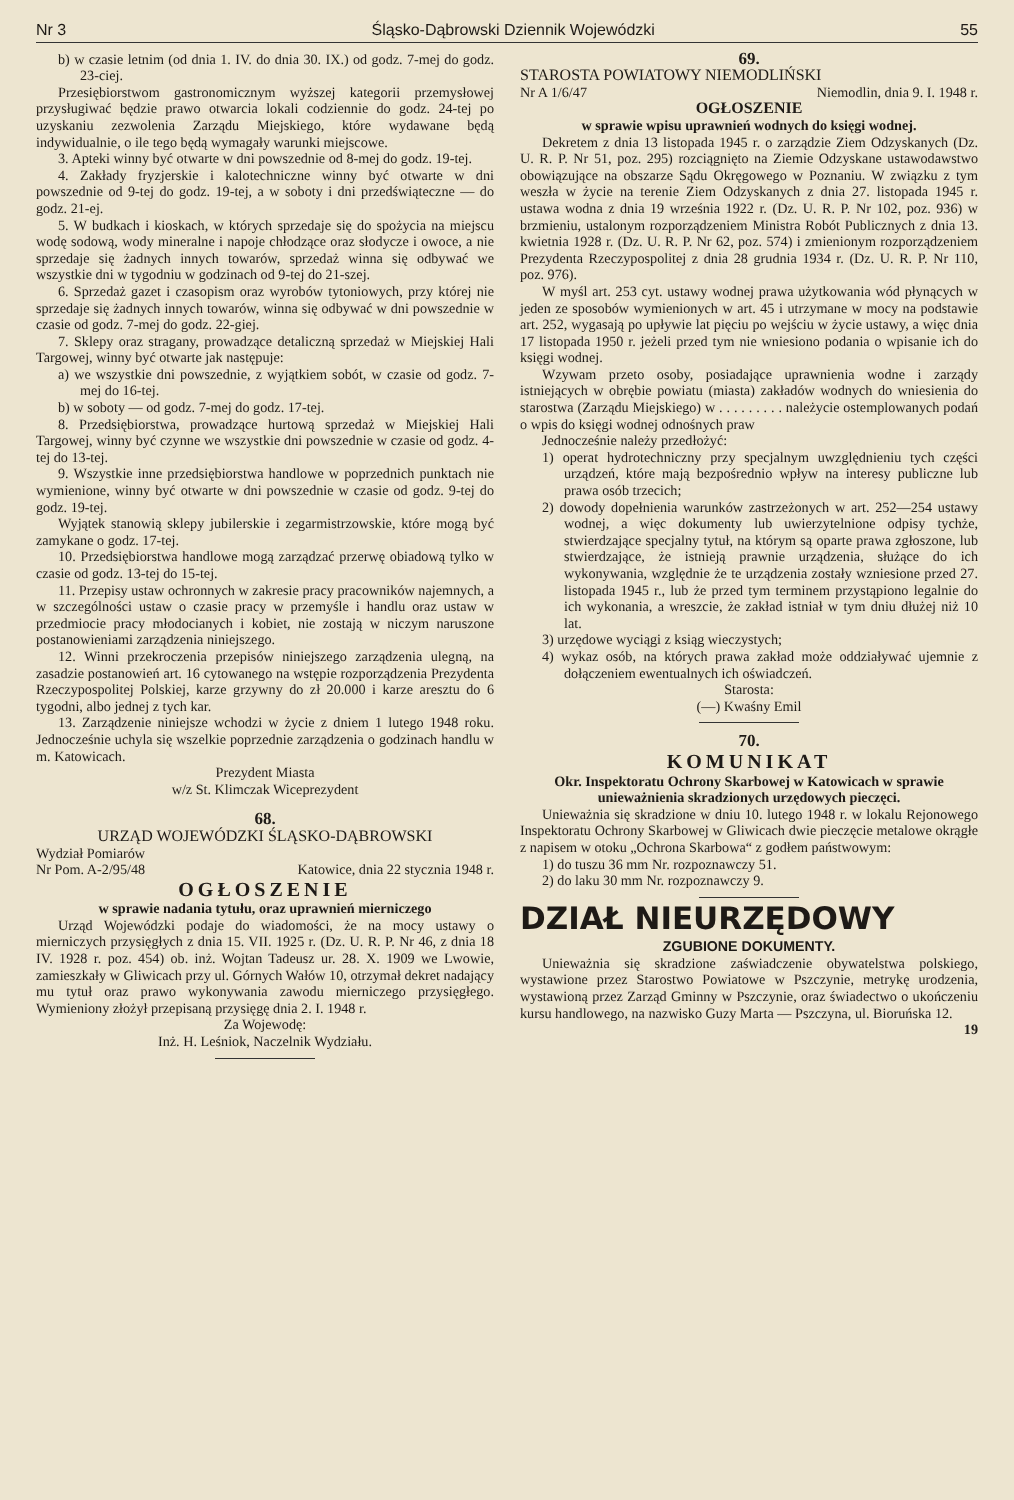Nr 3 Śląsko-Dąbrowski Dziennik Wojewódzki 55
b) w czasie letnim (od dnia 1. IV. do dnia 30. IX.) od godz. 7-mej do godz. 23-ciej.
Przesiębiorstwom gastronomicznym wyższej kategorii przemysłowej przysługiwać będzie prawo otwarcia lokali codziennie do godz. 24-tej po uzyskaniu zezwolenia Zarządu Miejskiego, które wydawane będą indywidualnie, o ile tego będą wymagały warunki miejscowe.
3. Apteki winny być otwarte w dni powszednie od 8-mej do godz. 19-tej.
4. Zakłady fryzjerskie i kalotechniczne winny być otwarte w dni powszednie od 9-tej do godz. 19-tej, a w soboty i dni przedświąteczne — do godz. 21-ej.
5. W budkach i kioskach, w których sprzedaje się do spożycia na miejscu wodę sodową, wody mineralne i napoje chłodzące oraz słodycze i owoce, a nie sprzedaje się żadnych innych towarów, sprzedaż winna się odbywać we wszystkie dni w tygodniu w godzinach od 9-tej do 21-szej.
6. Sprzedaż gazet i czasopism oraz wyrobów tytoniowych, przy której nie sprzedaje się żadnych innych towarów, winna się odbywać w dni powszednie w czasie od godz. 7-mej do godz. 22-giej.
7. Sklepy oraz stragany, prowadzące detaliczną sprzedaż w Miejskiej Hali Targowej, winny być otwarte jak następuje:
a) we wszystkie dni powszednie, z wyjątkiem sobót, w czasie od godz. 7-mej do 16-tej.
b) w soboty — od godz. 7-mej do godz. 17-tej.
8. Przedsiębiorstwa, prowadzące hurtową sprzedaż w Miejskiej Hali Targowej, winny być czynne we wszystkie dni powszednie w czasie od godz. 4-tej do 13-tej.
9. Wszystkie inne przedsiębiorstwa handlowe w poprzednich punktach nie wymienione, winny być otwarte w dni powszednie w czasie od godz. 9-tej do godz. 19-tej.
Wyjątek stanowią sklepy jubilerskie i zegarmistrzowskie, które mogą być zamykane o godz. 17-tej.
10. Przedsiębiorstwa handlowe mogą zarządzać przerwę obiadową tylko w czasie od godz. 13-tej do 15-tej.
11. Przepisy ustaw ochronnych w zakresie pracy pracowników najemnych, a w szczególności ustaw o czasie pracy w przemyśle i handlu oraz ustaw w przedmiocie pracy młodocianych i kobiet, nie zostają w niczym naruszone postanowieniami zarządzenia niniejszego.
12. Winni przekroczenia przepisów niniejszego zarządzenia ulegną, na zasadzie postanowień art. 16 cytowanego na wstępie rozporządzenia Prezydenta Rzeczypospolitej Polskiej, karze grzywny do zł 20.000 i karze aresztu do 6 tygodni, albo jednej z tych kar.
13. Zarządzenie niniejsze wchodzi w życie z dniem 1 lutego 1948 roku. Jednocześnie uchyla się wszelkie poprzednie zarządzenia o godzinach handlu w m. Katowicach.
Prezydent Miasta
w/z St. Klimczak Wiceprezydent
68.
URZĄD WOJEWÓDZKI ŚLĄSKO-DĄBROWSKI
Wydział Pomiarów
Nr Pom. A-2/95/48 Katowice, dnia 22 stycznia 1948 r.
OGŁOSZENIE
w sprawie nadania tytułu, oraz uprawnień mierniczego
Urząd Wojewódzki podaje do wiadomości, że na mocy ustawy o mierniczych przysięgłych z dnia 15. VII. 1925 r. (Dz. U. R. P. Nr 46, z dnia 18 IV. 1928 r. poz. 454) ob. inż. Wojtan Tadeusz ur. 28. X. 1909 we Lwowie, zamieszkały w Gliwicach przy ul. Górnych Wałów 10, otrzymał dekret nadający mu tytuł oraz prawo wykonywania zawodu mierniczego przysięgłego. Wymieniony złożył przepisaną przysięgę dnia 2. I. 1948 r.
Za Wojewodę:
Inż. H. Leśniok, Naczelnik Wydziału.
69.
STAROSTA POWIATOWY NIEMODLIŃSKI
Nr A 1/6/47 Niemodlin, dnia 9. I. 1948 r.
OGŁOSZENIE
w sprawie wpisu uprawnień wodnych do księgi wodnej.
Dekretem z dnia 13 listopada 1945 r. o zarządzie Ziem Odzyskanych (Dz. U. R. P. Nr 51, poz. 295) rozciągnięto na Ziemie Odzyskane ustawodawstwo obowiązujące na obszarze Sądu Okręgowego w Poznaniu. W związku z tym weszła w życie na terenie Ziem Odzyskanych z dnia 27. listopada 1945 r. ustawa wodna z dnia 19 września 1922 r. (Dz. U. R. P. Nr 102, poz. 936) w brzmieniu, ustalonym rozporządzeniem Ministra Robót Publicznych z dnia 13. kwietnia 1928 r. (Dz. U. R. P. Nr 62, poz. 574) i zmienionym rozporządzeniem Prezydenta Rzeczypospolitej z dnia 28 grudnia 1934 r. (Dz. U. R. P. Nr 110, poz. 976).
W myśl art. 253 cyt. ustawy wodnej prawa użytkowania wód płynących w jeden ze sposobów wymienionych w art. 45 i utrzymane w mocy na podstawie art. 252, wygasają po upływie lat pięciu po wejściu w życie ustawy, a więc dnia 17 listopada 1950 r. jeżeli przed tym nie wniesiono podania o wpisanie ich do księgi wodnej.
Wzywam przeto osoby, posiadające uprawnienia wodne i zarządy istniejących w obrębie powiatu (miasta) zakładów wodnych do wniesienia do starostwa (Zarządu Miejskiego) w . . . . . . . . . należycie ostemplowanych podań o wpis do księgi wodnej odnośnych praw
Jednocześnie należy przedłożyć:
1) operat hydrotechniczny przy specjalnym uwzględnieniu tych części urządzeń, które mają bezpośrednio wpływ na interesy publiczne lub prawa osób trzecich;
2) dowody dopełnienia warunków zastrzeżonych w art. 252—254 ustawy wodnej, a więc dokumenty lub uwierzytelnione odpisy tychże, stwierdzające specjalny tytuł, na którym są oparte prawa zgłoszone, lub stwierdzające, że istnieją prawnie urządzenia, służące do ich wykonywania, względnie że te urządzenia zostały wzniesione przed 27. listopada 1945 r., lub że przed tym terminem przystąpiono legalnie do ich wykonania, a wreszcie, że zakład istniał w tym dniu dłużej niż 10 lat.
3) urzędowe wyciągi z ksiąg wieczystych;
4) wykaz osób, na których prawa zakład może oddziaływać ujemnie z dołączeniem ewentualnych ich oświadczeń.
Starosta:
(—) Kwaśny Emil
70.
KOMUNIKAT
Okr. Inspektoratu Ochrony Skarbowej w Katowicach w sprawie unieważnienia skradzionych urzędowych pieczęci.
Unieważnia się skradzione w dniu 10. lutego 1948 r. w lokalu Rejonowego Inspektoratu Ochrony Skarbowej w Gliwicach dwie pieczęcie metalowe okrągłe z napisem w otoku „Ochrona Skarbowa“ z godłem państwowym:
1) do tuszu 36 mm Nr. rozpoznawczy 51.
2) do laku 30 mm Nr. rozpoznawczy 9.
DZIAŁ NIEURZĘDOWY
ZGUBIONE DOKUMENTY.
Unieważnia się skradzione zaświadczenie obywatelstwa polskiego, wystawione przez Starostwo Powiatowe w Pszczynie, metrykę urodzenia, wystawioną przez Zarząd Gminny w Pszczynie, oraz świadectwo o ukończeniu kursu handlowego, na nazwisko Guzy Marta — Pszczyna, ul. Bioruńska 12. 19